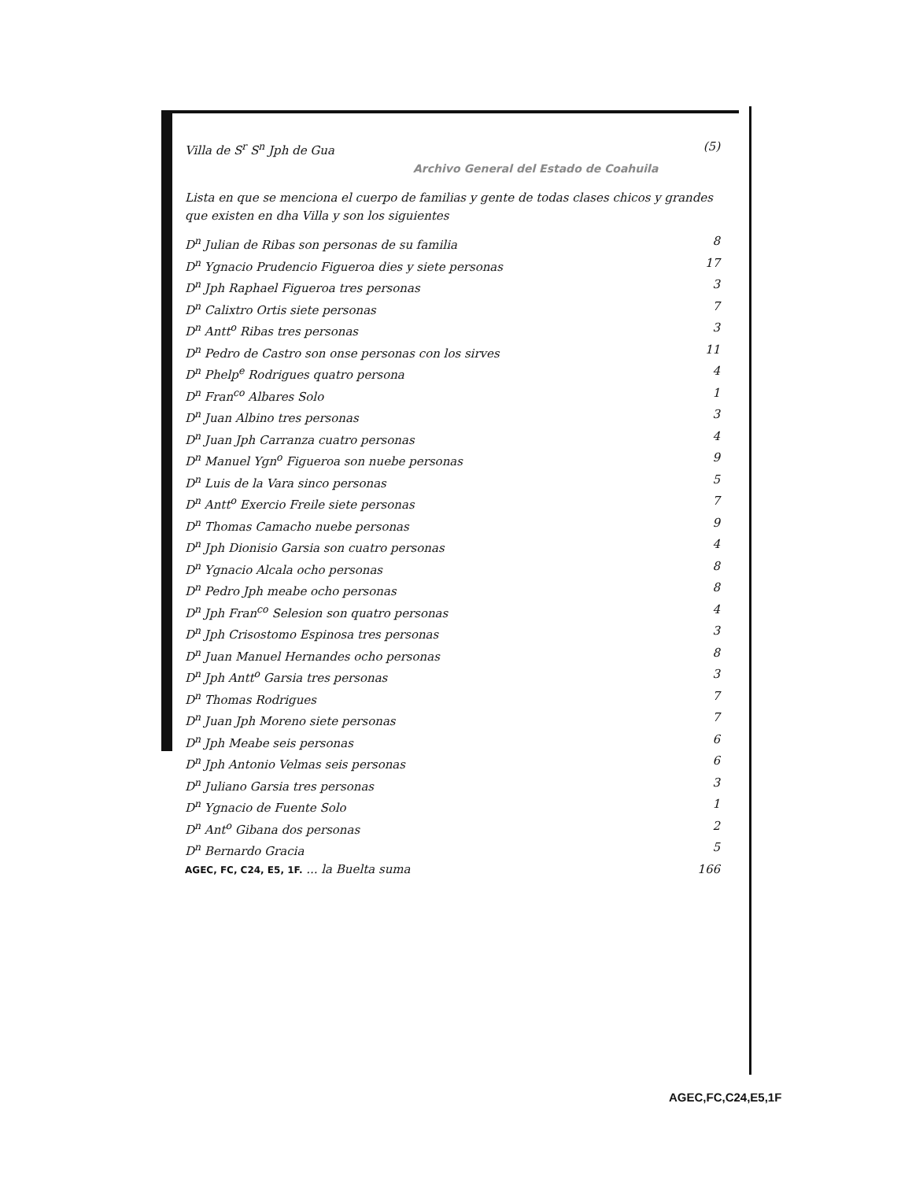Villa de S<sup>r</sup> S<sup>n</sup> Jph de Gua (5)
Archivo General del Estado de Coahuila
Lista en que se menciona el cuerpo de familias y gente de todas clases chicos y grandes que existen en dha Villa y son los siguientes
D<sup>n</sup> Julian de Ribas son personas de su familia 8
D<sup>n</sup> Ygnacio Prudencio Figueroa dies y siete personas 17
D<sup>n</sup> Jph Raphael Figueroa tres personas 3
D<sup>n</sup> Calixtro Ortis siete personas 7
D<sup>n</sup> Antt<sup>o</sup> Ribas tres personas 3
D<sup>n</sup> Pedro de Castro son onse personas con los sirves 11
D<sup>n</sup> Phelp<sup>e</sup> Rodrigues quatro persona 4
D<sup>n</sup> Fran<sup>co</sup> Albares Solo 1
D<sup>n</sup> Juan Albino tres personas 3
D<sup>n</sup> Juan Jph Carranza cuatro personas 4
D<sup>n</sup> Manuel Ygn<sup>o</sup> Figueroa son nuebe personas 9
D<sup>n</sup> Luis de la Vara sinco personas 5
D<sup>n</sup> Antt<sup>o</sup> Exercio Freile siete personas 7
D<sup>n</sup> Thomas Camacho nuebe personas 9
D<sup>n</sup> Jph Dionisio Garsia son cuatro personas 4
D<sup>n</sup> Ygnacio Alcala ocho personas 8
D<sup>n</sup> Pedro Jph meabe ocho personas 8
D<sup>n</sup> Jph Fran<sup>co</sup> Selesion son quatro personas 4
D<sup>n</sup> Jph Crisostomo Espinosa tres personas 3
D<sup>n</sup> Juan Manuel Hernandes ocho personas 8
D<sup>n</sup> Jph Antt<sup>o</sup> Garsia tres personas 3
D<sup>n</sup> Thomas Rodrigues 7
D<sup>n</sup> Juan Jph Moreno siete personas 7
D<sup>n</sup> Jph Meabe seis personas 6
D<sup>n</sup> Jph Antonio Velmas seis personas 6
D<sup>n</sup> Juliano Garsia tres personas 3
D<sup>n</sup> Ygnacio de Fuente Solo 1
D<sup>n</sup> Ant<sup>o</sup> Gibana dos personas 2
D<sup>n</sup> Bernardo Gracia 5
AGEC, FC, C24, E5, 1F. ... la Buelta suma 166
AGEC,FC,C24,E5,1F